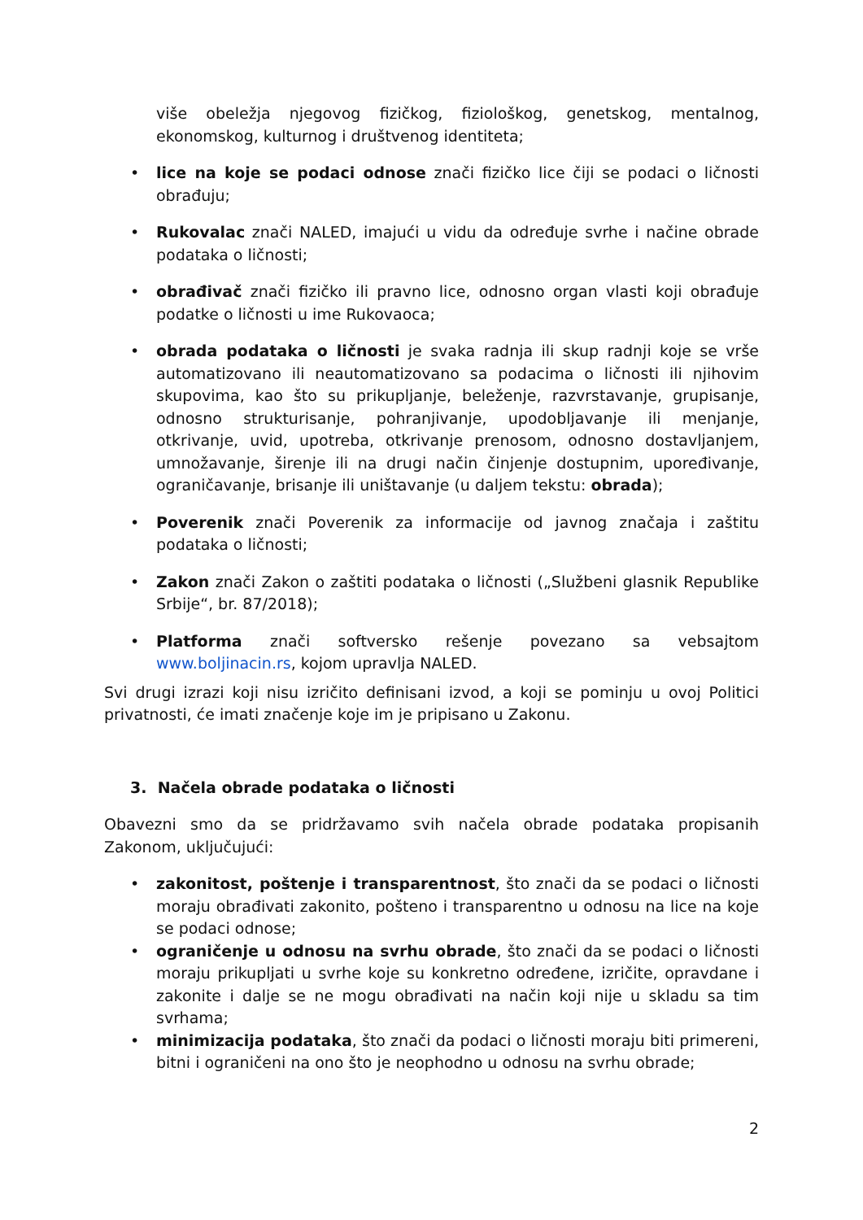više obeležja njegovog fizičkog, fiziološkog, genetskog, mentalnog, ekonomskog, kulturnog i društvenog identiteta;
• lice na koje se podaci odnose znači fizičko lice čiji se podaci o ličnosti obrađuju;
• Rukovalac znači NALED, imajući u vidu da određuje svrhe i načine obrade podataka o ličnosti;
• obrađivač znači fizičko ili pravno lice, odnosno organ vlasti koji obrađuje podatke o ličnosti u ime Rukovaoca;
• obrada podataka o ličnosti je svaka radnja ili skup radnji koje se vrše automatizovano ili neautomatizovano sa podacima o ličnosti ili njihovim skupovima, kao što su prikupljanje, beleženje, razvrstavanje, grupisanje, odnosno strukturisanje, pohranjivanje, upodobljavanje ili menjanje, otkrivanje, uvid, upotreba, otkrivanje prenosom, odnosno dostavljanjem, umnožavanje, širenje ili na drugi način činjenje dostupnim, upoređivanje, ograničavanje, brisanje ili uništavanje (u daljem tekstu: obrada);
• Poverenik znači Poverenik za informacije od javnog značaja i zaštitu podataka o ličnosti;
• Zakon znači Zakon o zaštiti podataka o ličnosti („Službeni glasnik Republike Srbije“, br. 87/2018);
• Platforma znači softversko rešenje povezano sa vebsajtom www.boljinacin.rs, kojom upravlja NALED.
Svi drugi izrazi koji nisu izričito definisani izvod, a koji se pominju u ovoj Politici privatnosti, će imati značenje koje im je pripisano u Zakonu.
3. Načela obrade podataka o ličnosti
Obavezni smo da se pridržavamo svih načela obrade podataka propisanih Zakonom, uključujući:
• zakonitost, poštenje i transparentnost, što znači da se podaci o ličnosti moraju obrađivati zakonito, pošteno i transparentno u odnosu na lice na koje se podaci odnose;
• ograničenje u odnosu na svrhu obrade, što znači da se podaci o ličnosti moraju prikupljati u svrhe koje su konkretno određene, izričite, opravdane i zakonite i dalje se ne mogu obrađivati na način koji nije u skladu sa tim svrhama;
• minimizacija podataka, što znači da podaci o ličnosti moraju biti primereni, bitni i ograničeni na ono što je neophodno u odnosu na svrhu obrade;
2